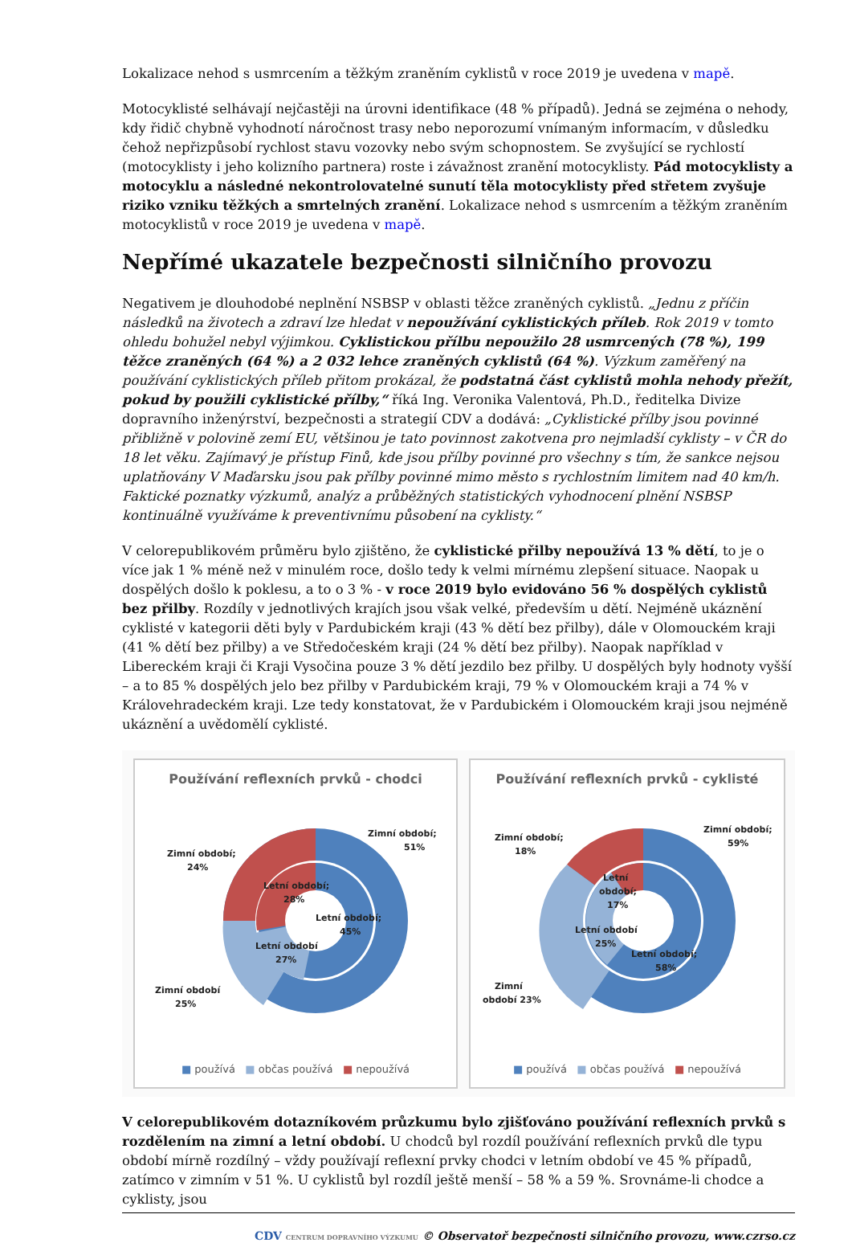Lokalizace nehod s usmrcením a těžkým zraněním cyklistů v roce 2019 je uvedena v mapě.
Motocyklisté selhávají nejčastěji na úrovni identifikace (48 % případů). Jedná se zejména o nehody, kdy řidič chybně vyhodnotí náročnost trasy nebo neporozumí vnímaným informacím, v důsledku čehož nepřizpůsobí rychlost stavu vozovky nebo svým schopnostem. Se zvyšující se rychlostí (motocyklisty i jeho kolizního partnera) roste i závažnost zranění motocyklisty. Pád motocyklisty a motocyklu a následné nekontrolovatelné sunutí těla motocyklisty před střetem zvyšuje riziko vzniku těžkých a smrtelných zranění. Lokalizace nehod s usmrcením a těžkým zraněním motocyklistů v roce 2019 je uvedena v mapě.
Nepřímé ukazatele bezpečnosti silničního provozu
Negativem je dlouhodobé neplnění NSBSP v oblasti těžce zraněných cyklistů. „Jednu z příčin následků na životech a zdraví lze hledat v nepoužívání cyklistických příleb. Rok 2019 v tomto ohledu bohužel nebyl výjimkou. Cyklistickou přílbu nepoužilo 28 usmrcených (78 %), 199 těžce zraněných (64 %) a 2 032 lehce zraněných cyklistů (64 %). Výzkum zaměřený na používání cyklistických příleb přitom prokázal, že podstatná část cyklistů mohla nehody přežít, pokud by použili cyklistické přílby,“ říká Ing. Veronika Valentová, Ph.D., ředitelka Divize dopravního inženýrství, bezpečnosti a strategií CDV a dodává: „Cyklistické přílby jsou povinné přibližně v polovině zemí EU, většinou je tato povinnost zakotvena pro nejmladší cyklisty – v ČR do 18 let věku. Zajímavý je přístup Finů, kde jsou přílby povinné pro všechny s tím, že sankce nejsou uplatňovány V Maďarsku jsou pak přílby povinné mimo město s rychlostním limitem nad 40 km/h. Faktické poznatky výzkumů, analýz a průběžných statistických vyhodnocení plnění NSBSP kontinuálně využíváme k preventivnímu působení na cyklisty.“
V celorepublikovém průměru bylo zjištěno, že cyklistické přilby nepoužívá 13 % dětí, to je o více jak 1 % méně než v minulém roce, došlo tedy k velmi mírnému zlepšení situace. Naopak u dospělých došlo k poklesu, a to o 3 % - v roce 2019 bylo evidováno 56 % dospělých cyklistů bez přilby. Rozdíly v jednotlivých krajích jsou však velké, především u dětí. Nejméně ukáznění cyklisté v kategorii děti byly v Pardubickém kraji (43 % dětí bez přilby), dále v Olomouckém kraji (41 % dětí bez přilby) a ve Středočeském kraji (24 % dětí bez přilby). Naopak například v Libereckém kraji či Kraji Vysočina pouze 3 % dětí jezdilo bez přilby. U dospělých byly hodnoty vyšší – a to 85 % dospělých jelo bez přilby v Pardubickém kraji, 79 % v Olomouckém kraji a 74 % v Královehradeckém kraji. Lze tedy konstatovat, že v Pardubickém i Olomouckém kraji jsou nejméně ukáznění a uvědomělí cyklisté.
Používání reflexních prvků - chodci
Zimní období;
51%
Zimní období;
24%
Letní období;
28%
Letní období;
45%
Letní období
27%
Zimní období
25%
■ používá ■ občas používá ■ nepoužívá
Používání reflexních prvků - cyklisté
Zimní období;
59%
Zimní období;
18%
Letní
období;
17%
Letní období
25%
Letní období;
58%
Zimní
období 23%
■ používá ■ občas používá ■ nepoužívá
V celorepublikovém dotazníkovém průzkumu bylo zjišťováno používání reflexních prvků s rozdělením na zimní a letní období. U chodců byl rozdíl používání reflexních prvků dle typu období mírně rozdílný – vždy používají reflexní prvky chodci v letním období ve 45 % případů, zatímco v zimním v 51 %. U cyklistů byl rozdíl ještě menší – 58 % a 59 %. Srovnáme-li chodce a cyklisty, jsou
CDV CENTRUM DOPRAVNÍHO VÝZKUMU © Observatoř bezpečnosti silničního provozu, www.czrso.cz